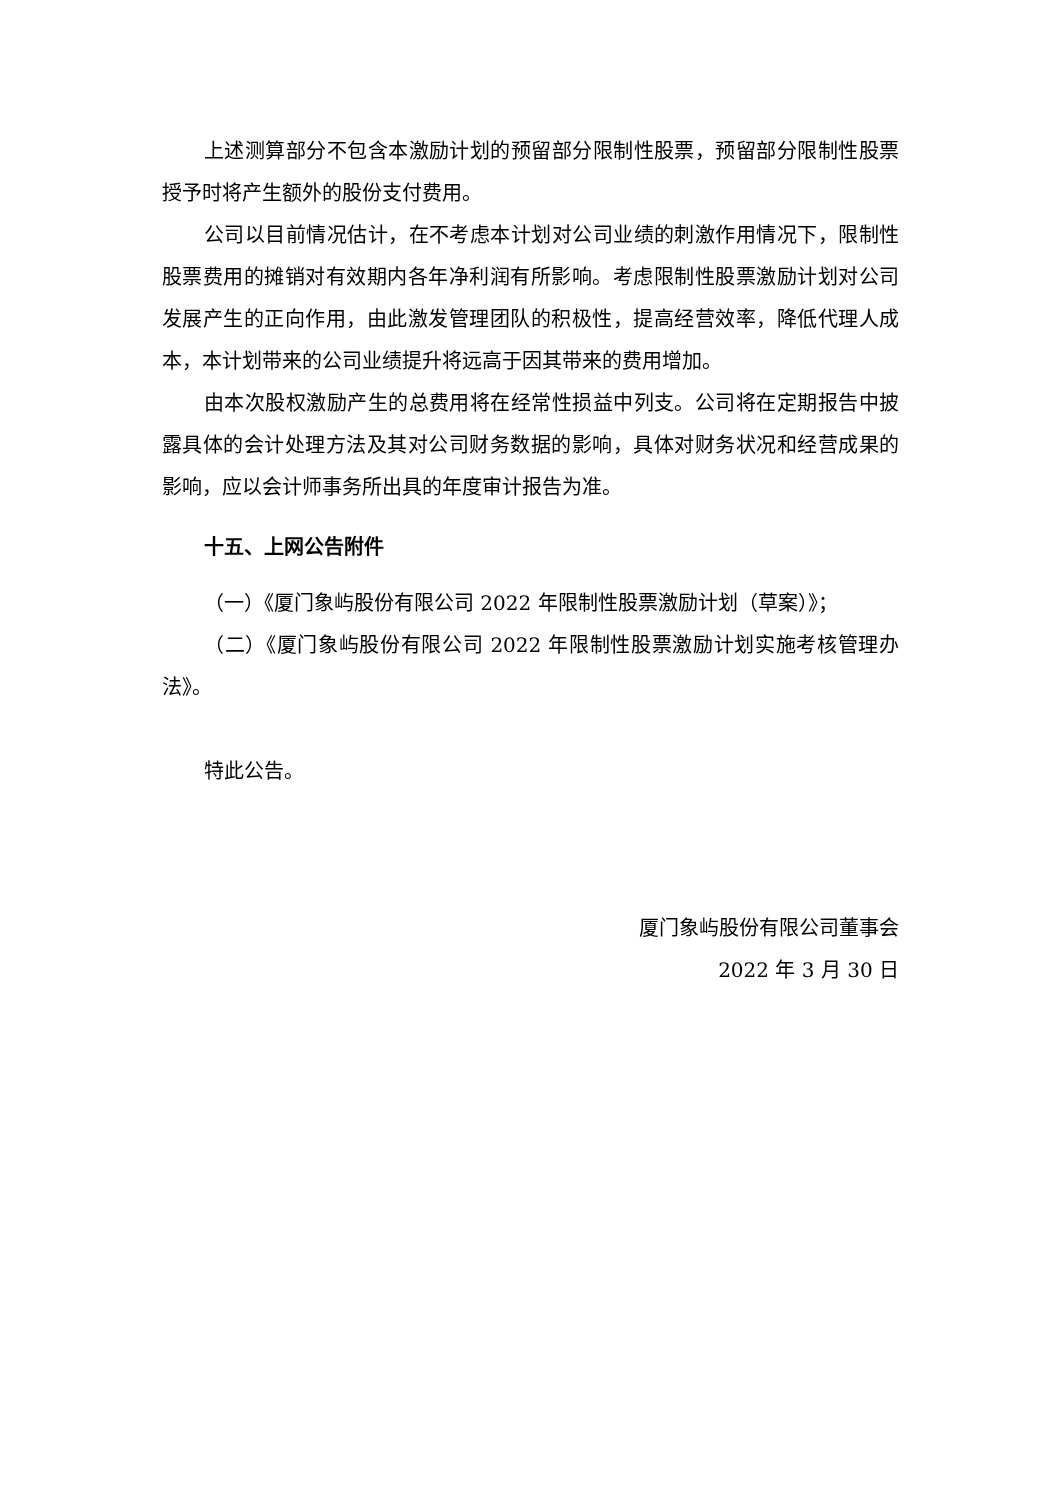上述测算部分不包含本激励计划的预留部分限制性股票，预留部分限制性股票授予时将产生额外的股份支付费用。
公司以目前情况估计，在不考虑本计划对公司业绩的刺激作用情况下，限制性股票费用的摊销对有效期内各年净利润有所影响。考虑限制性股票激励计划对公司发展产生的正向作用，由此激发管理团队的积极性，提高经营效率，降低代理人成本，本计划带来的公司业绩提升将远高于因其带来的费用增加。
由本次股权激励产生的总费用将在经常性损益中列支。公司将在定期报告中披露具体的会计处理方法及其对公司财务数据的影响，具体对财务状况和经营成果的影响，应以会计师事务所出具的年度审计报告为准。
十五、上网公告附件
（一）《厦门象屿股份有限公司 2022 年限制性股票激励计划（草案）》；
（二）《厦门象屿股份有限公司 2022 年限制性股票激励计划实施考核管理办法》。
特此公告。
厦门象屿股份有限公司董事会
2022 年 3 月 30 日